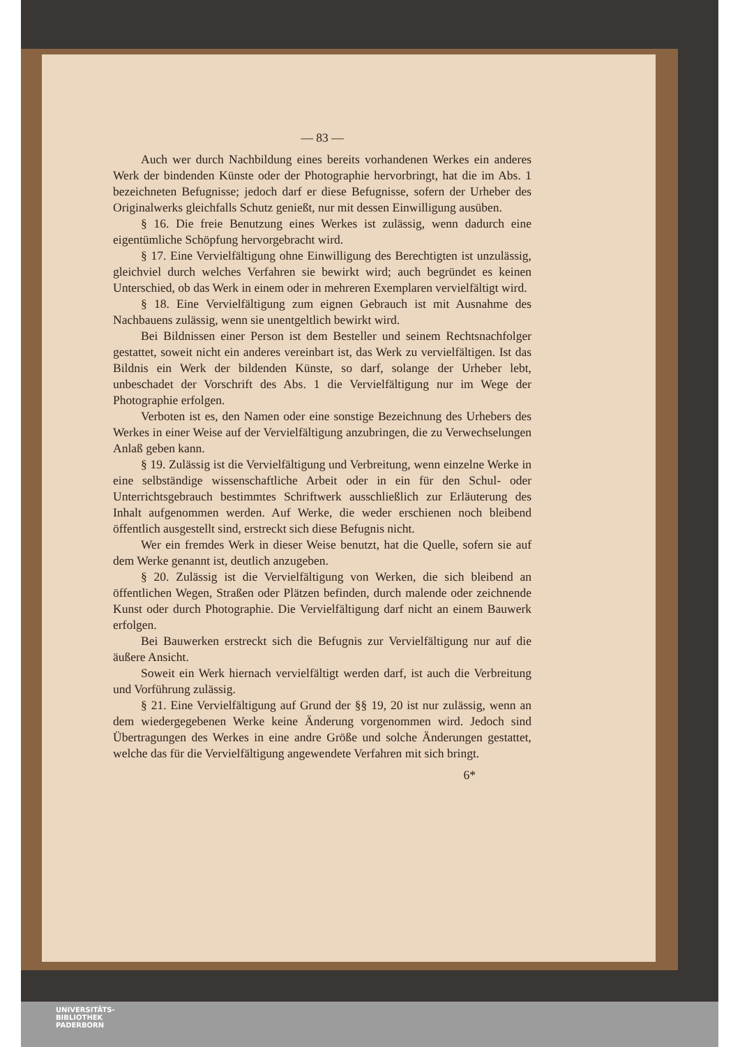— 83 —
Auch wer durch Nachbildung eines bereits vorhandenen Werkes ein anderes Werk der bindenden Künste oder der Photographie hervorbringt, hat die im Abs. 1 bezeichneten Befugnisse; jedoch darf er diese Befugnisse, sofern der Urheber des Originalwerks gleichfalls Schutz genießt, nur mit dessen Einwilligung ausüben.
§ 16. Die freie Benutzung eines Werkes ist zulässig, wenn dadurch eine eigentümliche Schöpfung hervorgebracht wird.
§ 17. Eine Vervielfältigung ohne Einwilligung des Berechtigten ist unzulässig, gleichviel durch welches Verfahren sie bewirkt wird; auch begründet es keinen Unterschied, ob das Werk in einem oder in mehreren Exemplaren vervielfältigt wird.
§ 18. Eine Vervielfältigung zum eignen Gebrauch ist mit Ausnahme des Nachbauens zulässig, wenn sie unentgeltlich bewirkt wird.
Bei Bildnissen einer Person ist dem Besteller und seinem Rechtsnachfolger gestattet, soweit nicht ein anderes vereinbart ist, das Werk zu vervielfältigen. Ist das Bildnis ein Werk der bildenden Künste, so darf, solange der Urheber lebt, unbeschadet der Vorschrift des Abs. 1 die Vervielfältigung nur im Wege der Photographie erfolgen.
Verboten ist es, den Namen oder eine sonstige Bezeichnung des Urhebers des Werkes in einer Weise auf der Vervielfältigung anzubringen, die zu Verwechselungen Anlaß geben kann.
§ 19. Zulässig ist die Vervielfältigung und Verbreitung, wenn einzelne Werke in eine selbständige wissenschaftliche Arbeit oder in ein für den Schul- oder Unterrichtsgebrauch bestimmtes Schriftwerk ausschließlich zur Erläuterung des Inhalt aufgenommen werden. Auf Werke, die weder erschienen noch bleibend öffentlich ausgestellt sind, erstreckt sich diese Befugnis nicht.
Wer ein fremdes Werk in dieser Weise benutzt, hat die Quelle, sofern sie auf dem Werke genannt ist, deutlich anzugeben.
§ 20. Zulässig ist die Vervielfältigung von Werken, die sich bleibend an öffentlichen Wegen, Straßen oder Plätzen befinden, durch malende oder zeichnende Kunst oder durch Photographie. Die Vervielfältigung darf nicht an einem Bauwerk erfolgen.
Bei Bauwerken erstreckt sich die Befugnis zur Vervielfältigung nur auf die äußere Ansicht.
Soweit ein Werk hiernach vervielfältigt werden darf, ist auch die Verbreitung und Vorführung zulässig.
§ 21. Eine Vervielfältigung auf Grund der §§ 19, 20 ist nur zulässig, wenn an dem wiedergegebenen Werke keine Änderung vorgenommen wird. Jedoch sind Übertragungen des Werkes in eine andre Größe und solche Änderungen gestattet, welche das für die Vervielfältigung angewendete Verfahren mit sich bringt.
6*
UNIVERSITÄTS-
BIBLIOTHEK
PADERBORN